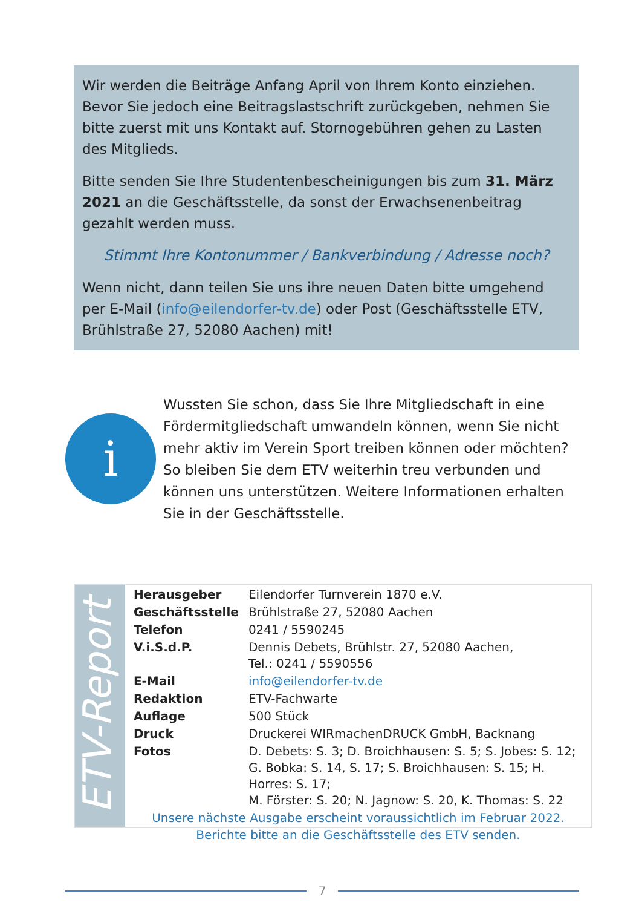Wir werden die Beiträge Anfang April von Ihrem Konto einziehen. Bevor Sie jedoch eine Beitragslastschrift zurückgeben, nehmen Sie bitte zuerst mit uns Kontakt auf. Stornogebühren gehen zu Lasten des Mitglieds.
Bitte senden Sie Ihre Studentenbescheinigungen bis zum 31. März 2021 an die Geschäftsstelle, da sonst der Erwachsenenbeitrag gezahlt werden muss.
Stimmt Ihre Kontonummer / Bankverbindung / Adresse noch?
Wenn nicht, dann teilen Sie uns ihre neuen Daten bitte umgehend per E-Mail (info@eilendorfer-tv.de) oder Post (Geschäftsstelle ETV, Brühlstraße 27, 52080 Aachen) mit!
i
Wussten Sie schon, dass Sie Ihre Mitgliedschaft in eine Förder­mitgliedschaft umwandeln können, wenn Sie nicht mehr aktiv im Verein Sport treiben können oder möchten? So bleiben Sie dem ETV weiterhin treu verbunden und können uns unter­stützen. Weitere Informationen erhalten Sie in der Geschäftsstelle.
ETV-Report
| Herausgeber | Eilendorfer Turnverein 1870 e.V. |
| Geschäftsstelle | Brühlstraße 27, 52080 Aachen |
| Telefon | 0241 / 5590245 |
| V.i.S.d.P. | Dennis Debets, Brühlstr. 27, 52080 Aachen, Tel.: 0241 / 5590556 |
| E-Mail | info@eilendorfer-tv.de |
| Redaktion | ETV-Fachwarte |
| Auflage | 500 Stück |
| Druck | Druckerei WIRmachenDRUCK GmbH, Backnang |
| Fotos | D. Debets: S. 3; D. Broichhausen: S. 5; S. Jobes: S. 12; G. Bobka: S. 14, S. 17; S. Broichhausen: S. 15; H. Horres: S. 17; M. Förster: S. 20; N. Jagnow: S. 20, K. Thomas: S. 22 |
Unsere nächste Ausgabe erscheint voraussichtlich im Februar 2022.
Berichte bitte an die Geschäftsstelle des ETV senden.
7